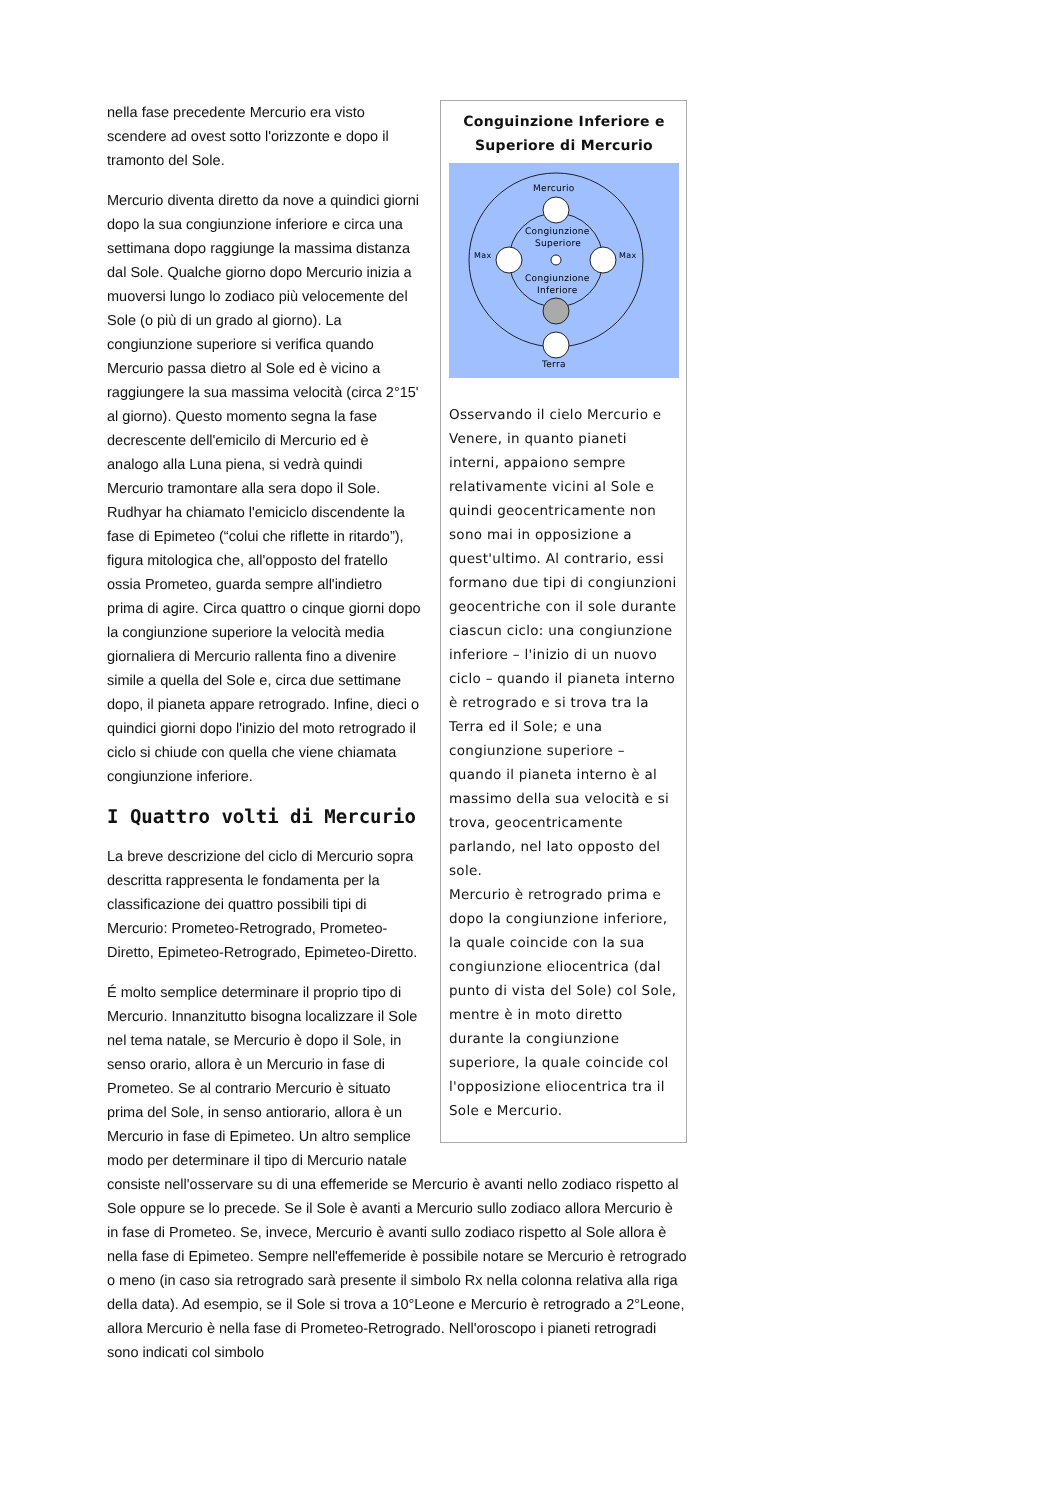Conguinzione Inferiore e Superiore di Mercurio
Mercurio
Congiunzione
Superiore
Congiunzione
Inferiore
Max
Max
Terra
Osservando il cielo Mercurio e Venere, in quanto pianeti interni, appaiono sempre relativamente vicini al Sole e quindi geocentricamente non sono mai in opposizione a quest'ultimo. Al contrario, essi formano due tipi di congiunzioni geocentriche con il sole durante ciascun ciclo: una congiunzione inferiore – l'inizio di un nuovo ciclo – quando il pianeta interno è retrogrado e si trova tra la Terra ed il Sole; e una congiunzione superiore – quando il pianeta interno è al massimo della sua velocità e si trova, geocentricamente parlando, nel lato opposto del sole.
Mercurio è retrogrado prima e dopo la congiunzione inferiore, la quale coincide con la sua congiunzione eliocentrica (dal punto di vista del Sole) col Sole, mentre è in moto diretto durante la congiunzione superiore, la quale coincide col l'opposizione eliocentrica tra il Sole e Mercurio.
nella fase precedente Mercurio era visto scendere ad ovest sotto l'orizzonte e dopo il tramonto del Sole.
Mercurio diventa diretto da nove a quindici giorni dopo la sua congiunzione inferiore e circa una settimana dopo raggiunge la massima distanza dal Sole. Qualche giorno dopo Mercurio inizia a muoversi lungo lo zodiaco più velocemente del Sole (o più di un grado al giorno). La congiunzione superiore si verifica quando Mercurio passa dietro al Sole ed è vicino a raggiungere la sua massima velocità (circa 2°15' al giorno). Questo momento segna la fase decrescente dell'emicilo di Mercurio ed è analogo alla Luna piena, si vedrà quindi Mercurio tramontare alla sera dopo il Sole. Rudhyar ha chiamato l'emiciclo discendente la fase di Epimeteo (“colui che riflette in ritardo”), figura mitologica che, all'opposto del fratello ossia Prometeo, guarda sempre all'indietro prima di agire. Circa quattro o cinque giorni dopo la congiunzione superiore la velocità media giornaliera di Mercurio rallenta fino a divenire simile a quella del Sole e, circa due settimane dopo, il pianeta appare retrogrado. Infine, dieci o quindici giorni dopo l'inizio del moto retrogrado il ciclo si chiude con quella che viene chiamata congiunzione inferiore.
I Quattro volti di Mercurio
La breve descrizione del ciclo di Mercurio sopra descritta rappresenta le fondamenta per la classificazione dei quattro possibili tipi di Mercurio: Prometeo-Retrogrado, Prometeo-Diretto, Epimeteo-Retrogrado, Epimeteo-Diretto.
É molto semplice determinare il proprio tipo di Mercurio. Innanzitutto bisogna localizzare il Sole nel tema natale, se Mercurio è dopo il Sole, in senso orario, allora è un Mercurio in fase di Prometeo. Se al contrario Mercurio è situato prima del Sole, in senso antiorario, allora è un Mercurio in fase di Epimeteo. Un altro semplice modo per determinare il tipo di Mercurio natale consiste nell'osservare su di una effemeride se Mercurio è avanti nello zodiaco rispetto al Sole oppure se lo precede. Se il Sole è avanti a Mercurio sullo zodiaco allora Mercurio è in fase di Prometeo. Se, invece, Mercurio è avanti sullo zodiaco rispetto al Sole allora è nella fase di Epimeteo. Sempre nell'effemeride è possibile notare se Mercurio è retrogrado o meno (in caso sia retrogrado sarà presente il simbolo Rx nella colonna relativa alla riga della data). Ad esempio, se il Sole si trova a 10°Leone e Mercurio è retrogrado a 2°Leone, allora Mercurio è nella fase di Prometeo-Retrogrado. Nell'oroscopo i pianeti retrogradi sono indicati col simbolo